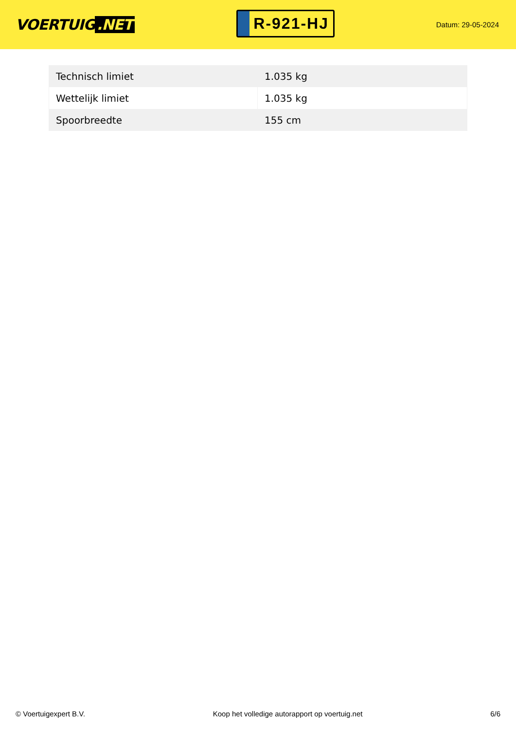VOERTUIG.NET
R-921-HJ
Datum: 29-05-2024
| Technisch limiet | 1.035 kg |
| Wettelijk limiet | 1.035 kg |
| Spoorbreedte | 155 cm |
© Voertuigexpert B.V. Koop het volledige autorapport op voertuig.net 6/6